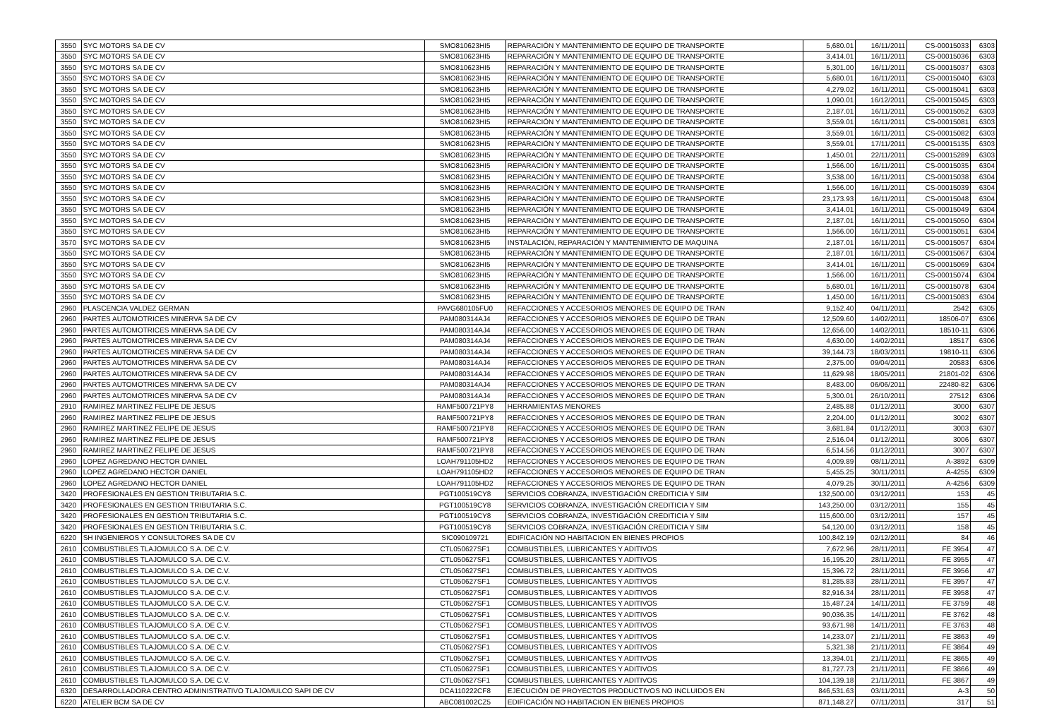| 3550 | SYC MOTORS SA DE CV | SMO810623HI5 | REPARACIÓN Y MANTENIMIENTO DE EQUIPO DE TRANSPORTE | 5,680.01 | 16/11/2011 | CS-00015033 | 6303 |
| 3550 | SYC MOTORS SA DE CV | SMO810623HI5 | REPARACIÓN Y MANTENIMIENTO DE EQUIPO DE TRANSPORTE | 3,414.01 | 16/11/2011 | CS-00015036 | 6303 |
| 3550 | SYC MOTORS SA DE CV | SMO810623HI5 | REPARACIÓN Y MANTENIMIENTO DE EQUIPO DE TRANSPORTE | 5,301.00 | 16/11/2011 | CS-00015037 | 6303 |
| 3550 | SYC MOTORS SA DE CV | SMO810623HI5 | REPARACIÓN Y MANTENIMIENTO DE EQUIPO DE TRANSPORTE | 5,680.01 | 16/11/2011 | CS-00015040 | 6303 |
| 3550 | SYC MOTORS SA DE CV | SMO810623HI5 | REPARACIÓN Y MANTENIMIENTO DE EQUIPO DE TRANSPORTE | 4,279.02 | 16/11/2011 | CS-00015041 | 6303 |
| 3550 | SYC MOTORS SA DE CV | SMO810623HI5 | REPARACIÓN Y MANTENIMIENTO DE EQUIPO DE TRANSPORTE | 1,090.01 | 16/12/2011 | CS-00015045 | 6303 |
| 3550 | SYC MOTORS SA DE CV | SMO810623HI5 | REPARACIÓN Y MANTENIMIENTO DE EQUIPO DE TRANSPORTE | 2,187.01 | 16/11/2011 | CS-00015052 | 6303 |
| 3550 | SYC MOTORS SA DE CV | SMO810623HI5 | REPARACIÓN Y MANTENIMIENTO DE EQUIPO DE TRANSPORTE | 3,559.01 | 16/11/2011 | CS-00015081 | 6303 |
| 3550 | SYC MOTORS SA DE CV | SMO810623HI5 | REPARACIÓN Y MANTENIMIENTO DE EQUIPO DE TRANSPORTE | 3,559.01 | 16/11/2011 | CS-00015082 | 6303 |
| 3550 | SYC MOTORS SA DE CV | SMO810623HI5 | REPARACIÓN Y MANTENIMIENTO DE EQUIPO DE TRANSPORTE | 3,559.01 | 17/11/2011 | CS-00015135 | 6303 |
| 3550 | SYC MOTORS SA DE CV | SMO810623HI5 | REPARACIÓN Y MANTENIMIENTO DE EQUIPO DE TRANSPORTE | 1,450.01 | 22/11/2011 | CS-00015289 | 6303 |
| 3550 | SYC MOTORS SA DE CV | SMO810623HI5 | REPARACIÓN Y MANTENIMIENTO DE EQUIPO DE TRANSPORTE | 1,566.00 | 16/11/2011 | CS-00015035 | 6304 |
| 3550 | SYC MOTORS SA DE CV | SMO810623HI5 | REPARACIÓN Y MANTENIMIENTO DE EQUIPO DE TRANSPORTE | 3,538.00 | 16/11/2011 | CS-00015038 | 6304 |
| 3550 | SYC MOTORS SA DE CV | SMO810623HI5 | REPARACIÓN Y MANTENIMIENTO DE EQUIPO DE TRANSPORTE | 1,566.00 | 16/11/2011 | CS-00015039 | 6304 |
| 3550 | SYC MOTORS SA DE CV | SMO810623HI5 | REPARACIÓN Y MANTENIMIENTO DE EQUIPO DE TRANSPORTE | 23,173.93 | 16/11/2011 | CS-00015048 | 6304 |
| 3550 | SYC MOTORS SA DE CV | SMO810623HI5 | REPARACIÓN Y MANTENIMIENTO DE EQUIPO DE TRANSPORTE | 3,414.01 | 16/11/2011 | CS-00015049 | 6304 |
| 3550 | SYC MOTORS SA DE CV | SMO810623HI5 | REPARACIÓN Y MANTENIMIENTO DE EQUIPO DE TRANSPORTE | 2,187.01 | 16/11/2011 | CS-00015050 | 6304 |
| 3550 | SYC MOTORS SA DE CV | SMO810623HI5 | REPARACIÓN Y MANTENIMIENTO DE EQUIPO DE TRANSPORTE | 1,566.00 | 16/11/2011 | CS-00015051 | 6304 |
| 3570 | SYC MOTORS SA DE CV | SMO810623HI5 | INSTALACIÓN, REPARACIÓN Y MANTENIMIENTO DE MAQUINA | 2,187.01 | 16/11/2011 | CS-00015057 | 6304 |
| 3550 | SYC MOTORS SA DE CV | SMO810623HI5 | REPARACIÓN Y MANTENIMIENTO DE EQUIPO DE TRANSPORTE | 2,187.01 | 16/11/2011 | CS-00015067 | 6304 |
| 3550 | SYC MOTORS SA DE CV | SMO810623HI5 | REPARACIÓN Y MANTENIMIENTO DE EQUIPO DE TRANSPORTE | 3,414.01 | 16/11/2011 | CS-00015069 | 6304 |
| 3550 | SYC MOTORS SA DE CV | SMO810623HI5 | REPARACIÓN Y MANTENIMIENTO DE EQUIPO DE TRANSPORTE | 1,566.00 | 16/11/2011 | CS-00015074 | 6304 |
| 3550 | SYC MOTORS SA DE CV | SMO810623HI5 | REPARACIÓN Y MANTENIMIENTO DE EQUIPO DE TRANSPORTE | 5,680.01 | 16/11/2011 | CS-00015078 | 6304 |
| 3550 | SYC MOTORS SA DE CV | SMO810623HI5 | REPARACIÓN Y MANTENIMIENTO DE EQUIPO DE TRANSPORTE | 1,450.00 | 16/11/2011 | CS-00015083 | 6304 |
| 2960 | PLASCENCIA VALDEZ GERMAN | PAVG680105FU0 | REFACCIONES Y ACCESORIOS MENORES DE EQUIPO DE TRAN | 9,152.40 | 04/11/2011 | 2542 | 6305 |
| 2960 | PARTES AUTOMOTRICES MINERVA SA DE CV | PAM080314AJ4 | REFACCIONES Y ACCESORIOS MENORES DE EQUIPO DE TRAN | 12,509.60 | 14/02/2011 | 18506-07 | 6306 |
| 2960 | PARTES AUTOMOTRICES MINERVA SA DE CV | PAM080314AJ4 | REFACCIONES Y ACCESORIOS MENORES DE EQUIPO DE TRAN | 12,656.00 | 14/02/2011 | 18510-11 | 6306 |
| 2960 | PARTES AUTOMOTRICES MINERVA SA DE CV | PAM080314AJ4 | REFACCIONES Y ACCESORIOS MENORES DE EQUIPO DE TRAN | 4,630.00 | 14/02/2011 | 18517 | 6306 |
| 2960 | PARTES AUTOMOTRICES MINERVA SA DE CV | PAM080314AJ4 | REFACCIONES Y ACCESORIOS MENORES DE EQUIPO DE TRAN | 39,144.73 | 18/03/2011 | 19810-11 | 6306 |
| 2960 | PARTES AUTOMOTRICES MINERVA SA DE CV | PAM080314AJ4 | REFACCIONES Y ACCESORIOS MENORES DE EQUIPO DE TRAN | 2,375.00 | 09/04/2011 | 20583 | 6306 |
| 2960 | PARTES AUTOMOTRICES MINERVA SA DE CV | PAM080314AJ4 | REFACCIONES Y ACCESORIOS MENORES DE EQUIPO DE TRAN | 11,629.98 | 18/05/2011 | 21801-02 | 6306 |
| 2960 | PARTES AUTOMOTRICES MINERVA SA DE CV | PAM080314AJ4 | REFACCIONES Y ACCESORIOS MENORES DE EQUIPO DE TRAN | 8,483.00 | 06/06/2011 | 22480-82 | 6306 |
| 2960 | PARTES AUTOMOTRICES MINERVA SA DE CV | PAM080314AJ4 | REFACCIONES Y ACCESORIOS MENORES DE EQUIPO DE TRAN | 5,300.01 | 26/10/2011 | 27512 | 6306 |
| 2910 | RAMIREZ MARTINEZ FELIPE DE JESUS | RAMF500721PY8 | HERRAMIENTAS MENORES | 2,485.88 | 01/12/2011 | 3000 | 6307 |
| 2960 | RAMIREZ MARTINEZ FELIPE DE JESUS | RAMF500721PY8 | REFACCIONES Y ACCESORIOS MENORES DE EQUIPO DE TRAN | 2,204.00 | 01/12/2011 | 3002 | 6307 |
| 2960 | RAMIREZ MARTINEZ FELIPE DE JESUS | RAMF500721PY8 | REFACCIONES Y ACCESORIOS MENORES DE EQUIPO DE TRAN | 3,681.84 | 01/12/2011 | 3003 | 6307 |
| 2960 | RAMIREZ MARTINEZ FELIPE DE JESUS | RAMF500721PY8 | REFACCIONES Y ACCESORIOS MENORES DE EQUIPO DE TRAN | 2,516.04 | 01/12/2011 | 3006 | 6307 |
| 2960 | RAMIREZ MARTINEZ FELIPE DE JESUS | RAMF500721PY8 | REFACCIONES Y ACCESORIOS MENORES DE EQUIPO DE TRAN | 6,514.56 | 01/12/2011 | 3007 | 6307 |
| 2960 | LOPEZ AGREDANO HECTOR DANIEL | LOAH791105HD2 | REFACCIONES Y ACCESORIOS MENORES DE EQUIPO DE TRAN | 4,009.89 | 08/11/2011 | A-3892 | 6309 |
| 2960 | LOPEZ AGREDANO HECTOR DANIEL | LOAH791105HD2 | REFACCIONES Y ACCESORIOS MENORES DE EQUIPO DE TRAN | 5,455.25 | 30/11/2011 | A-4255 | 6309 |
| 2960 | LOPEZ AGREDANO HECTOR DANIEL | LOAH791105HD2 | REFACCIONES Y ACCESORIOS MENORES DE EQUIPO DE TRAN | 4,079.25 | 30/11/2011 | A-4256 | 6309 |
| 3420 | PROFESIONALES EN GESTION TRIBUTARIA S.C. | PGT100519CY8 | SERVICIOS COBRANZA, INVESTIGACIÓN CREDITICIA Y SIM | 132,500.00 | 03/12/2011 | 153 | 45 |
| 3420 | PROFESIONALES EN GESTION TRIBUTARIA S.C. | PGT100519CY8 | SERVICIOS COBRANZA, INVESTIGACIÓN CREDITICIA Y SIM | 143,250.00 | 03/12/2011 | 155 | 45 |
| 3420 | PROFESIONALES EN GESTION TRIBUTARIA S.C. | PGT100519CY8 | SERVICIOS COBRANZA, INVESTIGACIÓN CREDITICIA Y SIM | 115,600.00 | 03/12/2011 | 157 | 45 |
| 3420 | PROFESIONALES EN GESTION TRIBUTARIA S.C. | PGT100519CY8 | SERVICIOS COBRANZA, INVESTIGACIÓN CREDITICIA Y SIM | 54,120.00 | 03/12/2011 | 158 | 45 |
| 6220 | SH INGENIEROS Y CONSULTORES SA DE CV | SIC090109721 | EDIFICACIÓN NO HABITACION EN BIENES PROPIOS | 100,842.19 | 02/12/2011 | 84 | 46 |
| 2610 | COMBUSTIBLES TLAJOMULCO S.A. DE C.V. | CTL050627SF1 | COMBUSTIBLES, LUBRICANTES Y ADITIVOS | 7,672.96 | 28/11/2011 | FE 3954 | 47 |
| 2610 | COMBUSTIBLES TLAJOMULCO S.A. DE C.V. | CTL050627SF1 | COMBUSTIBLES, LUBRICANTES Y ADITIVOS | 16,195.20 | 28/11/2011 | FE 3955 | 47 |
| 2610 | COMBUSTIBLES TLAJOMULCO S.A. DE C.V. | CTL050627SF1 | COMBUSTIBLES, LUBRICANTES Y ADITIVOS | 15,396.72 | 28/11/2011 | FE 3956 | 47 |
| 2610 | COMBUSTIBLES TLAJOMULCO S.A. DE C.V. | CTL050627SF1 | COMBUSTIBLES, LUBRICANTES Y ADITIVOS | 81,285.83 | 28/11/2011 | FE 3957 | 47 |
| 2610 | COMBUSTIBLES TLAJOMULCO S.A. DE C.V. | CTL050627SF1 | COMBUSTIBLES, LUBRICANTES Y ADITIVOS | 82,916.34 | 28/11/2011 | FE 3958 | 47 |
| 2610 | COMBUSTIBLES TLAJOMULCO S.A. DE C.V. | CTL050627SF1 | COMBUSTIBLES, LUBRICANTES Y ADITIVOS | 15,487.24 | 14/11/2011 | FE 3759 | 48 |
| 2610 | COMBUSTIBLES TLAJOMULCO S.A. DE C.V. | CTL050627SF1 | COMBUSTIBLES, LUBRICANTES Y ADITIVOS | 90,036.35 | 14/11/2011 | FE 3762 | 48 |
| 2610 | COMBUSTIBLES TLAJOMULCO S.A. DE C.V. | CTL050627SF1 | COMBUSTIBLES, LUBRICANTES Y ADITIVOS | 93,671.98 | 14/11/2011 | FE 3763 | 48 |
| 2610 | COMBUSTIBLES TLAJOMULCO S.A. DE C.V. | CTL050627SF1 | COMBUSTIBLES, LUBRICANTES Y ADITIVOS | 14,233.07 | 21/11/2011 | FE 3863 | 49 |
| 2610 | COMBUSTIBLES TLAJOMULCO S.A. DE C.V. | CTL050627SF1 | COMBUSTIBLES, LUBRICANTES Y ADITIVOS | 5,321.38 | 21/11/2011 | FE 3864 | 49 |
| 2610 | COMBUSTIBLES TLAJOMULCO S.A. DE C.V. | CTL050627SF1 | COMBUSTIBLES, LUBRICANTES Y ADITIVOS | 13,394.01 | 21/11/2011 | FE 3865 | 49 |
| 2610 | COMBUSTIBLES TLAJOMULCO S.A. DE C.V. | CTL050627SF1 | COMBUSTIBLES, LUBRICANTES Y ADITIVOS | 81,727.73 | 21/11/2011 | FE 3866 | 49 |
| 2610 | COMBUSTIBLES TLAJOMULCO S.A. DE C.V. | CTL050627SF1 | COMBUSTIBLES, LUBRICANTES Y ADITIVOS | 104,139.18 | 21/11/2011 | FE 3867 | 49 |
| 6320 | DESARROLLADORA CENTRO ADMINISTRATIVO TLAJOMULCO SAPI DE CV | DCA110222CF8 | EJECUCIÓN DE PROYECTOS PRODUCTIVOS NO INCLUIDOS EN | 846,531.63 | 03/11/2011 | A-3 | 50 |
| 6220 | ATELIER BCM SA DE CV | ABC081002CZ5 | EDIFICACIÓN NO HABITACION EN BIENES PROPIOS | 871,148.27 | 07/11/2011 | 317 | 51 |